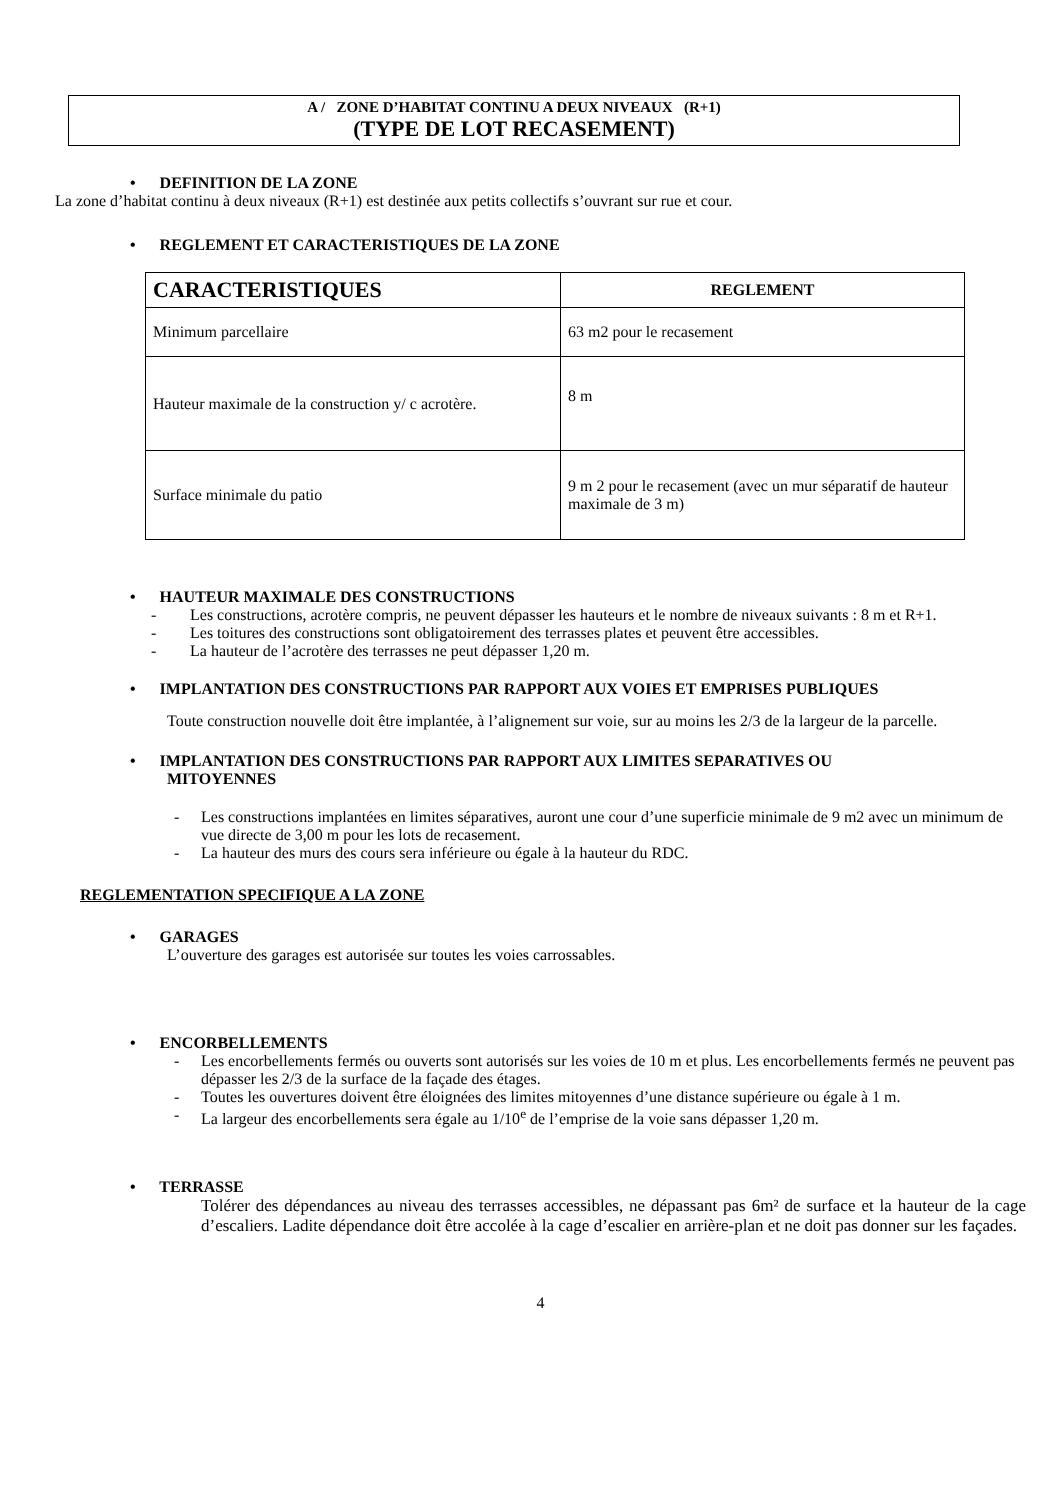A / ZONE D’HABITAT CONTINU A DEUX NIVEAUX (R+1)
(TYPE DE LOT RECASEMENT)
• DEFINITION DE LA ZONE
La zone d’habitat continu à deux niveaux (R+1) est destinée aux petits collectifs s’ouvrant sur rue et cour.
• REGLEMENT ET CARACTERISTIQUES DE LA ZONE
| CARACTERISTIQUES | REGLEMENT |
| --- | --- |
| Minimum parcellaire | 63 m2 pour le recasement |
| Hauteur maximale de la construction y/ c acrotère. | 8 m |
| Surface minimale du patio | 9 m 2 pour le recasement (avec un mur séparatif de hauteur maximale de 3 m) |
• HAUTEUR MAXIMALE DES CONSTRUCTIONS
- Les constructions, acrotère compris, ne peuvent dépasser les hauteurs et le nombre de niveaux suivants : 8 m et R+1.
- Les toitures des constructions sont obligatoirement des terrasses plates et peuvent être accessibles.
- La hauteur de l’acrotère des terrasses ne peut dépasser 1,20 m.
• IMPLANTATION DES CONSTRUCTIONS PAR RAPPORT AUX VOIES ET EMPRISES PUBLIQUES
Toute construction nouvelle doit être implantée, à l’alignement sur voie, sur au moins les 2/3 de la largeur de la parcelle.
• IMPLANTATION DES CONSTRUCTIONS PAR RAPPORT AUX LIMITES SEPARATIVES OU
MITOYENNES
- Les constructions implantées en limites séparatives, auront une cour d’une superficie minimale de 9 m2 avec un minimum de vue directe de 3,00 m pour les lots de recasement.
- La hauteur des murs des cours sera inférieure ou égale à la hauteur du RDC.
REGLEMENTATION SPECIFIQUE A LA ZONE
• GARAGES
L’ouverture des garages est autorisée sur toutes les voies carrossables.
• ENCORBELLEMENTS
- Les encorbellements fermés ou ouverts sont autorisés sur les voies de 10 m et plus. Les encorbellements fermés ne peuvent pas dépasser les 2/3 de la surface de la façade des étages.
- Toutes les ouvertures doivent être éloignées des limites mitoyennes d’une distance supérieure ou égale à 1 m.
- La largeur des encorbellements sera égale au 1/10<sup>e</sup> de l’emprise de la voie sans dépasser 1,20 m.
• TERRASSE
Tolérer des dépendances au niveau des terrasses accessibles, ne dépassant pas 6m² de surface et la hauteur de la cage d’escaliers. Ladite dépendance doit être accolée à la cage d’escalier en arrière-plan et ne doit pas donner sur les façades.
4